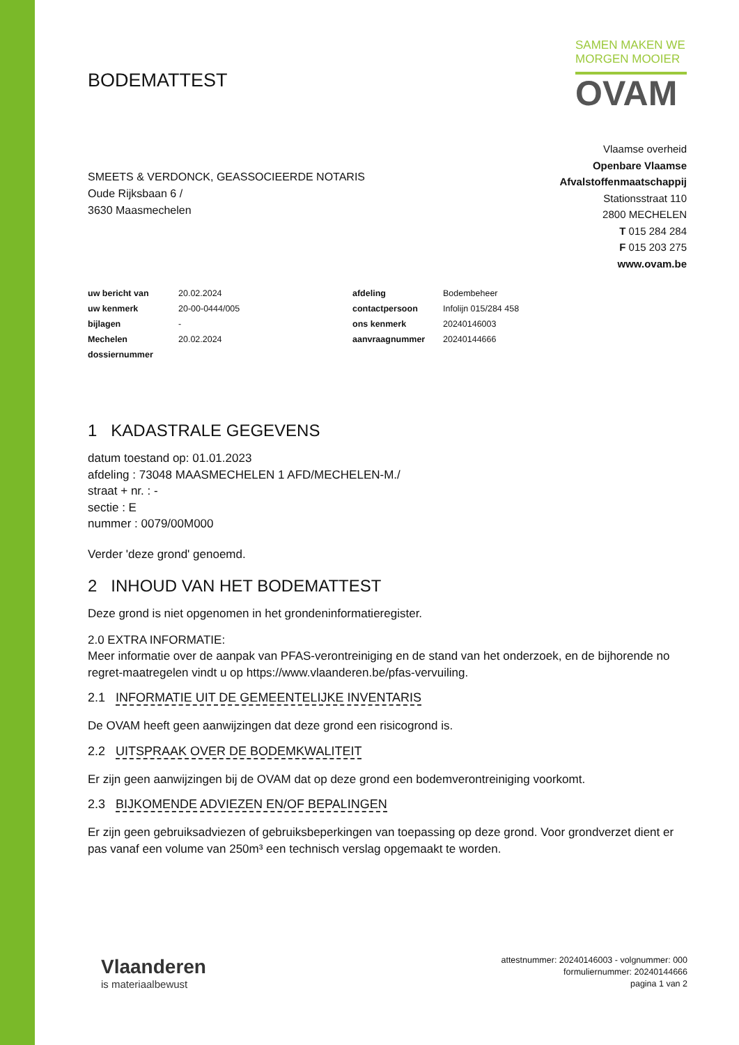BODEMATTEST
SAMEN MAKEN WE
MORGEN MOOIER
OVAM
SMEETS & VERDONCK, GEASSOCIEERDE NOTARIS
Oude Rijksbaan 6 /
3630 Maasmechelen
Vlaamse overheid
Openbare Vlaamse
Afvalstoffenmaatschappij
Stationsstraat 110
2800 MECHELEN
T 015 284 284
F 015 203 275
www.ovam.be
| uw bericht van | 20.02.2024 | afdeling | Bodembeheer |
| uw kenmerk | 20-00-0444/005 | contactpersoon | Infolijn 015/284 458 |
| bijlagen | - | ons kenmerk | 20240146003 |
| Mechelen | 20.02.2024 | aanvraagnummer | 20240144666 |
| dossiernummer | | | |
1 KADASTRALE GEGEVENS
datum toestand op: 01.01.2023
afdeling : 73048 MAASMECHELEN 1 AFD/MECHELEN-M./
straat + nr. : -
sectie : E
nummer : 0079/00M000
Verder 'deze grond' genoemd.
2 INHOUD VAN HET BODEMATTEST
Deze grond is niet opgenomen in het grondeninformatieregister.
2.0 EXTRA INFORMATIE:
Meer informatie over de aanpak van PFAS-verontreiniging en de stand van het onderzoek, en de bijhorende no regret-maatregelen vindt u op https://www.vlaanderen.be/pfas-vervuiling.
2.1 INFORMATIE UIT DE GEMEENTELIJKE INVENTARIS
De OVAM heeft geen aanwijzingen dat deze grond een risicogrond is.
2.2 UITSPRAAK OVER DE BODEMKWALITEIT
Er zijn geen aanwijzingen bij de OVAM dat op deze grond een bodemverontreiniging voorkomt.
2.3 BIJKOMENDE ADVIEZEN EN/OF BEPALINGEN
Er zijn geen gebruiksadviezen of gebruiksbeperkingen van toepassing op deze grond. Voor grondverzet dient er pas vanaf een volume van 250m³ een technisch verslag opgemaakt te worden.
Vlaanderen
is materiaalbewust
attestnummer: 20240146003 - volgnummer: 000
formuliernummer: 20240144666
pagina 1 van 2